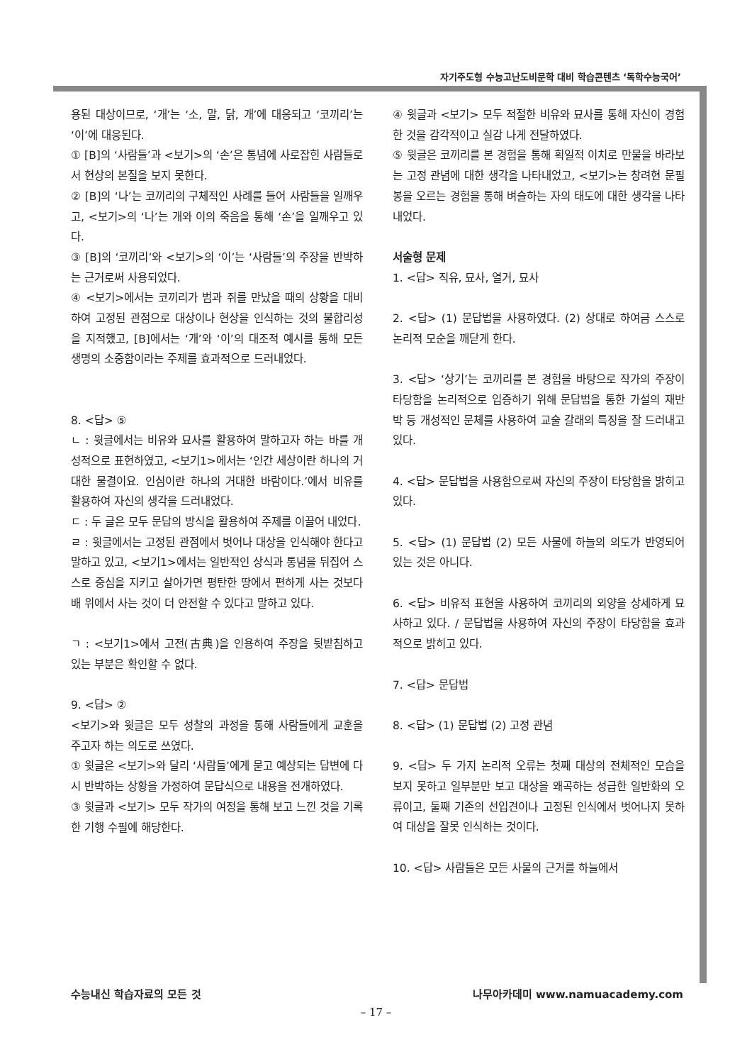자기주도형 수능고난도비문학 대비 학습콘텐츠 ‘독학수능국어’
용된 대상이므로, ‘개’는 ‘소, 말, 닭, 개’에 대응되고 ‘코끼리’는 ‘이’에 대응된다.
① [B]의 ‘사람들’과 <보기>의 ‘손’은 통념에 사로잡힌 사람들로서 현상의 본질을 보지 못한다.
② [B]의 ‘나’는 코끼리의 구체적인 사례를 들어 사람들을 일깨우고, <보기>의 ‘나’는 개와 이의 죽음을 통해 ‘손’을 일깨우고 있다.
③ [B]의 ‘코끼리’와 <보기>의 ‘이’는 ‘사람들’의 주장을 반박하는 근거로써 사용되었다.
④ <보기>에서는 코끼리가 범과 쥐를 만났을 때의 상황을 대비하여 고정된 관점으로 대상이나 현상을 인식하는 것의 불합리성을 지적했고, [B]에서는 ‘개’와 ‘이’의 대조적 예시를 통해 모든 생명의 소중함이라는 주제를 효과적으로 드러내었다.
8. <답> ⑤
ㄴ : 윗글에서는 비유와 묘사를 활용하여 말하고자 하는 바를 개성적으로 표현하였고, <보기1>에서는 ‘인간 세상이란 하나의 거대한 물결이요. 인심이란 하나의 거대한 바람이다.’에서 비유를 활용하여 자신의 생각을 드러내었다.
ㄷ : 두 글은 모두 문답의 방식을 활용하여 주제를 이끌어 내었다.
ㄹ : 윗글에서는 고정된 관점에서 벗어나 대상을 인식해야 한다고 말하고 있고, <보기1>에서는 일반적인 상식과 통념을 뒤집어 스스로 중심을 지키고 살아가면 평탄한 땅에서 편하게 사는 것보다 배 위에서 사는 것이 더 안전할 수 있다고 말하고 있다.
ㄱ : <보기1>에서 고전(古典)을 인용하여 주장을 뒷받침하고 있는 부분은 확인할 수 없다.
9. <답> ②
<보기>와 윗글은 모두 성찰의 과정을 통해 사람들에게 교훈을 주고자 하는 의도로 쓰였다.
① 윗글은 <보기>와 달리 ‘사람들’에게 묻고 예상되는 답변에 다시 반박하는 상황을 가정하여 문답식으로 내용을 전개하였다.
③ 윗글과 <보기> 모두 작가의 여정을 통해 보고 느낀 것을 기록한 기행 수필에 해당한다.
④ 윗글과 <보기> 모두 적절한 비유와 묘사를 통해 자신이 경험한 것을 감각적이고 실감 나게 전달하였다.
⑤ 윗글은 코끼리를 본 경험을 통해 획일적 이치로 만물을 바라보는 고정 관념에 대한 생각을 나타내었고, <보기>는 창려현 문필봉을 오르는 경험을 통해 벼슬하는 자의 태도에 대한 생각을 나타내었다.
서술형 문제
1. <답> 직유, 묘사, 열거, 묘사
2. <답> (1) 문답법을 사용하였다. (2) 상대로 하여금 스스로 논리적 모순을 깨닫게 한다.
3. <답> ‘상기’는 코끼리를 본 경험을 바탕으로 작가의 주장이 타당함을 논리적으로 입증하기 위해 문답법을 통한 가설의 재반박 등 개성적인 문체를 사용하여 교술 갈래의 특징을 잘 드러내고 있다.
4. <답> 문답법을 사용함으로써 자신의 주장이 타당함을 밝히고 있다.
5. <답> (1) 문답법 (2) 모든 사물에 하늘의 의도가 반영되어 있는 것은 아니다.
6. <답> 비유적 표현을 사용하여 코끼리의 외양을 상세하게 묘사하고 있다. / 문답법을 사용하여 자신의 주장이 타당함을 효과적으로 밝히고 있다.
7. <답> 문답법
8. <답> (1) 문답법 (2) 고정 관념
9. <답> 두 가지 논리적 오류는 첫째 대상의 전체적인 모습을 보지 못하고 일부분만 보고 대상을 왜곡하는 성급한 일반화의 오류이고, 둘째 기존의 선입견이나 고정된 인식에서 벗어나지 못하여 대상을 잘못 인식하는 것이다.
10. <답> 사람들은 모든 사물의 근거를 하늘에서
수능내신 학습자료의 모든 것 나무아카데미 www.namuacademy.com
– 17 –